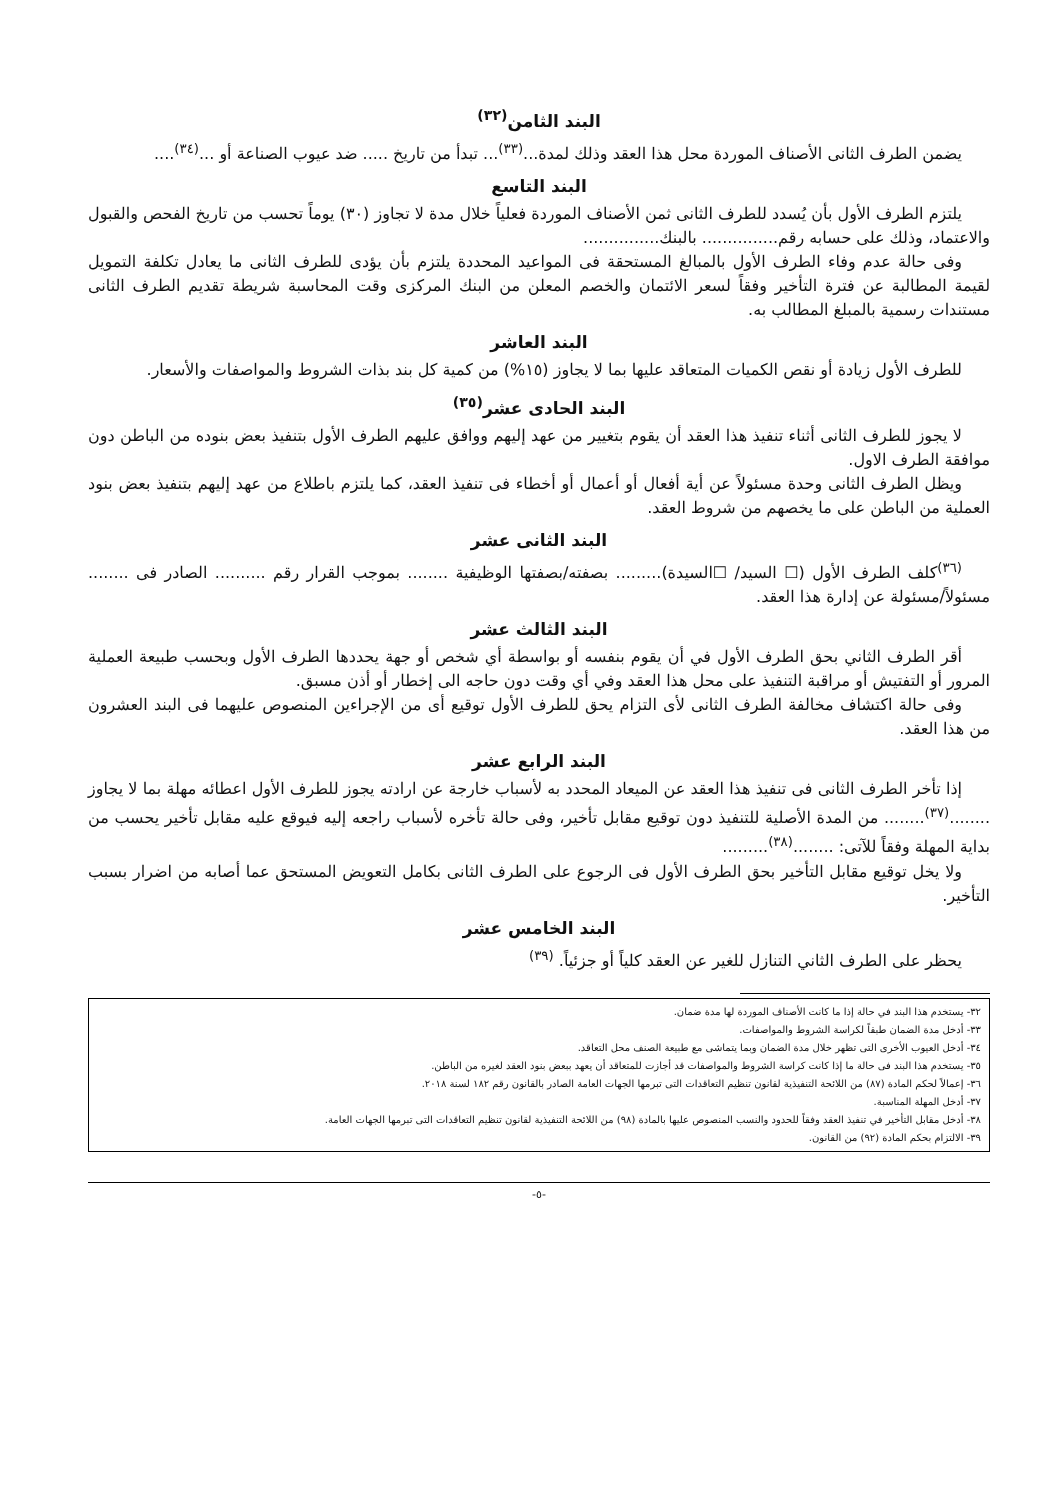البند الثامن<sup>(٣٢)</sup>
يضمن الطرف الثانى الأصناف الموردة محل هذا العقد وذلك لمدة...<sup>(٣٣)</sup>... تبدأ من تاريخ ..... ضد عيوب الصناعة أو ...<sup>(٣٤)</sup>....
البند التاسع
يلتزم الطرف الأول بأن يُسدد للطرف الثانى ثمن الأصناف الموردة فعلياً خلال مدة لا تجاوز (٣٠) يوماً تحسب من تاريخ الفحص والقبول والاعتماد، وذلك على حسابه رقم............... بالبنك...............
وفى حالة عدم وفاء الطرف الأول بالمبالغ المستحقة فى المواعيد المحددة يلتزم بأن يؤدى للطرف الثانى ما يعادل تكلفة التمويل لقيمة المطالبة عن فترة التأخير وفقاً لسعر الائتمان والخصم المعلن من البنك المركزى وقت المحاسبة شريطة تقديم الطرف الثانى مستندات رسمية بالمبلغ المطالب به.
البند العاشر
للطرف الأول زيادة أو نقص الكميات المتعاقد عليها بما لا يجاوز (١٥%) من كمية كل بند بذات الشروط والمواصفات والأسعار.
البند الحادى عشر<sup>(٣٥)</sup>
لا يجوز للطرف الثانى أثناء تنفيذ هذا العقد أن يقوم بتغيير من عهد إليهم ووافق عليهم الطرف الأول بتنفيذ بعض بنوده من الباطن دون موافقة الطرف الاول.
ويظل الطرف الثانى وحدة مسئولاً عن أية أفعال أو أعمال أو أخطاء فى تنفيذ العقد، كما يلتزم باطلاع من عهد إليهم بتنفيذ بعض بنود العملية من الباطن على ما يخصهم من شروط العقد.
البند الثانى عشر
<sup>(٣٦)</sup> كلف الطرف الأول (☐ السيد/ ☐السيدة)......... بصفته/بصفتها الوظيفية ........ بموجب القرار رقم .......... الصادر فى ........ مسئولاً/مسئولة عن إدارة هذا العقد.
البند الثالث عشر
أقر الطرف الثاني بحق الطرف الأول في أن يقوم بنفسه أو بواسطة أي شخص أو جهة يحددها الطرف الأول وبحسب طبيعة العملية المرور أو التفتيش أو مراقبة التنفيذ على محل هذا العقد وفي أي وقت دون حاجه الى إخطار أو أذن مسبق.
وفى حالة اكتشاف مخالفة الطرف الثانى لأى التزام يحق للطرف الأول توقيع أى من الإجراءين المنصوص عليهما فى البند العشرون من هذا العقد.
البند الرابع عشر
إذا تأخر الطرف الثانى فى تنفيذ هذا العقد عن الميعاد المحدد به لأسباب خارجة عن ارادته يجوز للطرف الأول اعطائه مهلة بما لا يجاوز ........<sup>(٣٧)</sup>........ من المدة الأصلية للتنفيذ دون توقيع مقابل تأخير، وفى حالة تأخره لأسباب راجعه إليه فيوقع عليه مقابل تأخير يحسب من بداية المهلة وفقاً للآتى: ........<sup>(٣٨)</sup>.........
ولا يخل توقيع مقابل التأخير بحق الطرف الأول فى الرجوع على الطرف الثانى بكامل التعويض المستحق عما أصابه من اضرار بسبب التأخير.
البند الخامس عشر
يحظر على الطرف الثاني التنازل للغير عن العقد كلياً أو جزئياً. <sup>(٣٩)</sup>
٣٢- يستخدم هذا البند في حالة إذا ما كانت الأصناف الموردة لها مدة ضمان.
٣٣- أدخل مدة الضمان طبقاً لكراسة الشروط والمواصفات.
٣٤- أدخل العيوب الأخرى التى تظهر خلال مدة الضمان وبما يتماشى مع طبيعة الصنف محل التعاقد.
٣٥- يستخدم هذا البند فى حالة ما إذا كانت كراسة الشروط والمواصفات قد أجازت للمتعاقد أن يعهد ببعض بنود العقد لغيره من الباطن.
٣٦- إعمالاً لحكم المادة (٨٧) من اللائحة التنفيذية لقانون تنظيم التعاقدات التى تبرمها الجهات العامة الصادر بالقانون رقم ١٨٢ لسنة ٢٠١٨.
٣٧- أدخل المهلة المناسبة.
٣٨- أدخل مقابل التأخير في تنفيذ العقد وفقاً للحدود والنسب المنصوص عليها بالمادة (٩٨) من اللائحة التنفيذية لقانون تنظيم التعاقدات التى تبرمها الجهات العامة.
٣٩- الالتزام بحكم المادة (٩٢) من القانون.
-٥-